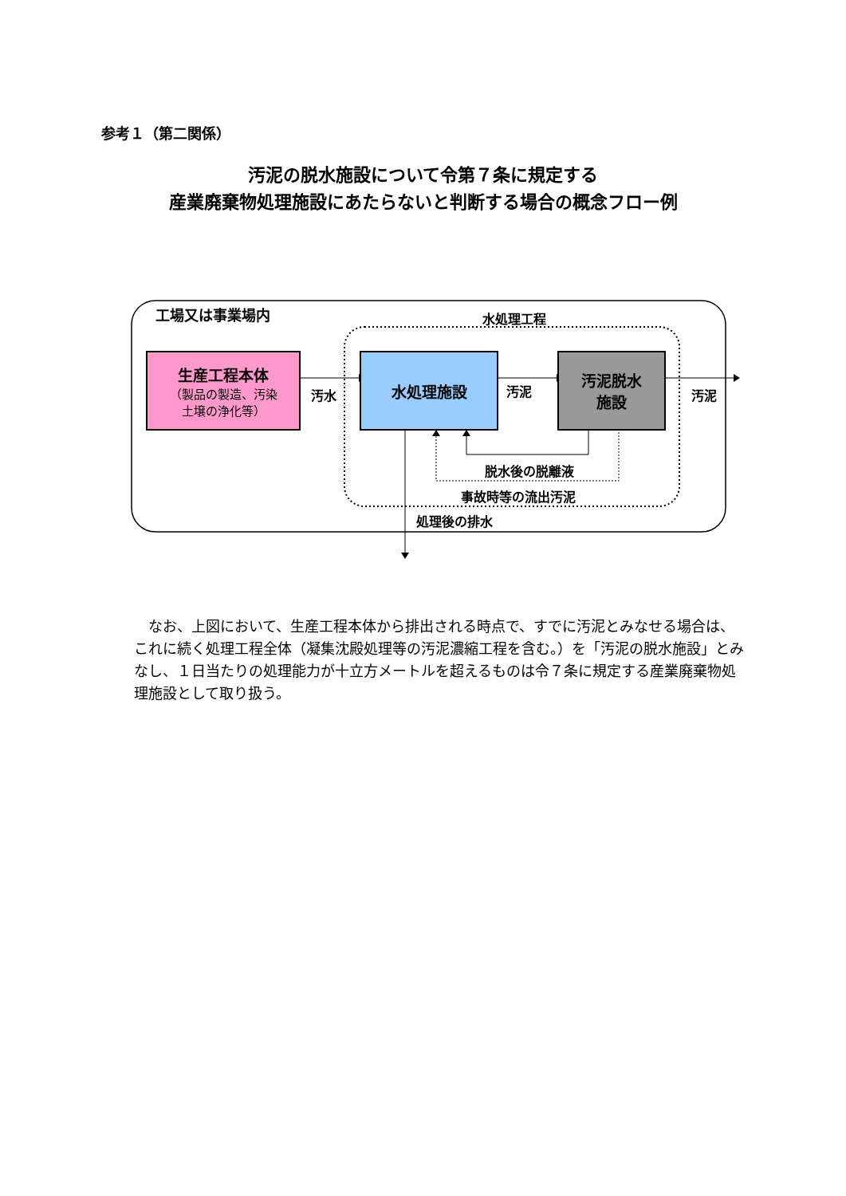参考１（第二関係）
汚泥の脱水施設について令第７条に規定する
産業廃棄物処理施設にあたらないと判断する場合の概念フロー例
工場又は事業場内 水処理工程
生産工程本体
（製品の製造、汚染
土壌の浄化等）
汚水
水処理施設
汚泥
汚泥脱水
施設
汚泥
脱水後の脱離液
事故時等の流出汚泥
処理後の排水
なお、上図において、生産工程本体から排出される時点で、すでに汚泥とみなせる場合は、これに続く処理工程全体（凝集沈殿処理等の汚泥濃縮工程を含む。）を「汚泥の脱水施設」とみなし、１日当たりの処理能力が十立方メートルを超えるものは令７条に規定する産業廃棄物処理施設として取り扱う。